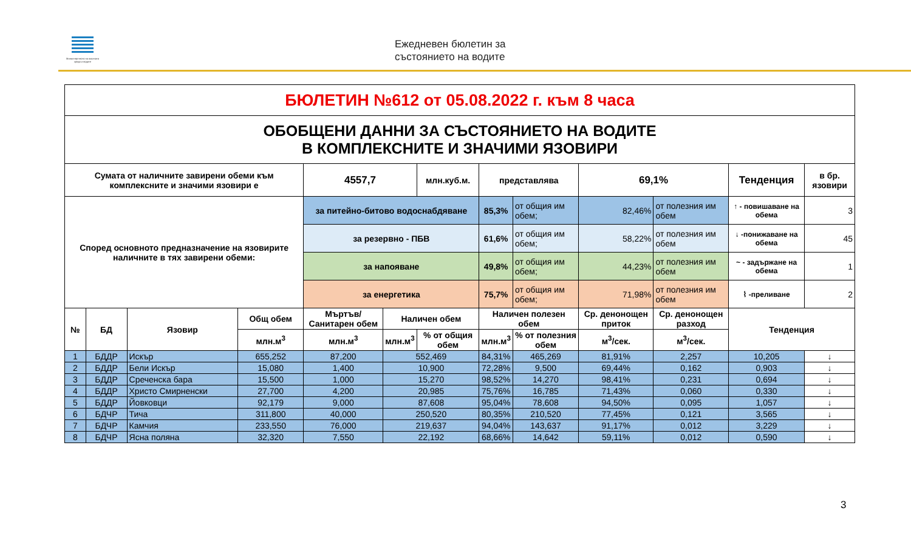Министерството на околната среда и водите
Ежедневен бюлетин за
състоянието на водите
| БЮЛЕТИН №612 от 05.08.2022 г. към 8 часа | | | | | | | | | | | | |
| ОБОБЩЕНИ ДАННИ ЗА СЪСТОЯНИЕТО НА ВОДИТЕ В КОМПЛЕКСНИТЕ И ЗНАЧИМИ ЯЗОВИРИ | | | | | | | | | | | | |
| Сумата от наличните завирени обеми към комплексните и значими язовири е | | | | 4557,7 | | млн.куб.м. | представлява | | 69,1% | | Тенденция | в бр. язовири |
| Според основното предназначение на язовирите наличните в тях завирени обеми: | | | | за питейно-битово водоснабдяване | | | 85,3% | от общия им обем; | 82,46% | от полезния им обем | ↑ - повишаване на обема | 3 |
| | | | | за резервно - ПБВ | | | 61,6% | от общия им обем; | 58,22% | от полезния им обем | ↓ -понижаване на обема | 45 |
| | | | | за напояване | | | 49,8% | от общия им обем; | 44,23% | от полезния им обем | ~ - задържане на обема | 1 |
| | | | | за енергетика | | | 75,7% | от общия им обем; | 71,98% | от полезния им обем | ⌇ -преливане | 2 |
| № | БД | Язовир | Общ обем | Мъртъв/ Санитарен обем | Наличен обем | | Наличен полезен обем | | Ср. денонощен приток | Ср. денонощен разход | Тенденция | |
| | | | млн.м<sup>3</sup> | млн.м<sup>3</sup> | млн.м<sup>3</sup> | % от общия обем | млн.м<sup>3</sup> | % от полезния обем | м<sup>3</sup>/сек. | м<sup>3</sup>/сек. | | |
| 1 | БДДР | Искър | 655,252 | 87,200 | 552,469 | | 84,31% | 465,269 | 81,91% | 2,257 | 10,205 | ↓ |
| 2 | БДДР | Бели Искър | 15,080 | 1,400 | 10,900 | | 72,28% | 9,500 | 69,44% | 0,162 | 0,903 | ↓ |
| 3 | БДДР | Среченска бара | 15,500 | 1,000 | 15,270 | | 98,52% | 14,270 | 98,41% | 0,231 | 0,694 | ↓ |
| 4 | БДДР | Христо Смирненски | 27,700 | 4,200 | 20,985 | | 75,76% | 16,785 | 71,43% | 0,060 | 0,330 | ↓ |
| 5 | БДДР | Йовковци | 92,179 | 9,000 | 87,608 | | 95,04% | 78,608 | 94,50% | 0,095 | 1,057 | ↓ |
| 6 | БДЧР | Тича | 311,800 | 40,000 | 250,520 | | 80,35% | 210,520 | 77,45% | 0,121 | 3,565 | ↓ |
| 7 | БДЧР | Камчия | 233,550 | 76,000 | 219,637 | | 94,04% | 143,637 | 91,17% | 0,012 | 3,229 | ↓ |
| 8 | БДЧР | Ясна поляна | 32,320 | 7,550 | 22,192 | | 68,66% | 14,642 | 59,11% | 0,012 | 0,590 | ↓ |
3